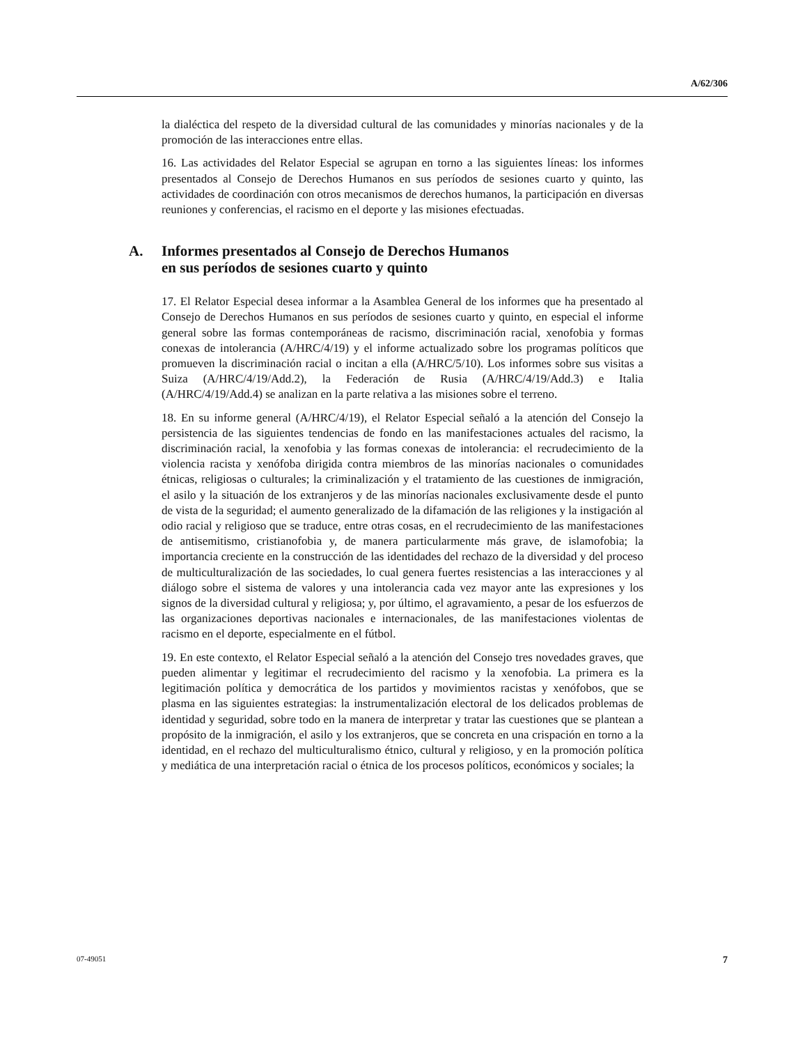A/62/306
la dialéctica del respeto de la diversidad cultural de las comunidades y minorías nacionales y de la promoción de las interacciones entre ellas.
16. Las actividades del Relator Especial se agrupan en torno a las siguientes líneas: los informes presentados al Consejo de Derechos Humanos en sus períodos de sesiones cuarto y quinto, las actividades de coordinación con otros mecanismos de derechos humanos, la participación en diversas reuniones y conferencias, el racismo en el deporte y las misiones efectuadas.
A. Informes presentados al Consejo de Derechos Humanos
en sus períodos de sesiones cuarto y quinto
17. El Relator Especial desea informar a la Asamblea General de los informes que ha presentado al Consejo de Derechos Humanos en sus períodos de sesiones cuarto y quinto, en especial el informe general sobre las formas contemporáneas de racismo, discriminación racial, xenofobia y formas conexas de intolerancia (A/HRC/4/19) y el informe actualizado sobre los programas políticos que promueven la discriminación racial o incitan a ella (A/HRC/5/10). Los informes sobre sus visitas a Suiza (A/HRC/4/19/Add.2), la Federación de Rusia (A/HRC/4/19/Add.3) e Italia (A/HRC/4/19/Add.4) se analizan en la parte relativa a las misiones sobre el terreno.
18. En su informe general (A/HRC/4/19), el Relator Especial señaló a la atención del Consejo la persistencia de las siguientes tendencias de fondo en las manifestaciones actuales del racismo, la discriminación racial, la xenofobia y las formas conexas de intolerancia: el recrudecimiento de la violencia racista y xenófoba dirigida contra miembros de las minorías nacionales o comunidades étnicas, religiosas o culturales; la criminalización y el tratamiento de las cuestiones de inmigración, el asilo y la situación de los extranjeros y de las minorías nacionales exclusivamente desde el punto de vista de la seguridad; el aumento generalizado de la difamación de las religiones y la instigación al odio racial y religioso que se traduce, entre otras cosas, en el recrudecimiento de las manifestaciones de antisemitismo, cristianofobia y, de manera particularmente más grave, de islamofobia; la importancia creciente en la construcción de las identidades del rechazo de la diversidad y del proceso de multiculturalización de las sociedades, lo cual genera fuertes resistencias a las interacciones y al diálogo sobre el sistema de valores y una intolerancia cada vez mayor ante las expresiones y los signos de la diversidad cultural y religiosa; y, por último, el agravamiento, a pesar de los esfuerzos de las organizaciones deportivas nacionales e internacionales, de las manifestaciones violentas de racismo en el deporte, especialmente en el fútbol.
19. En este contexto, el Relator Especial señaló a la atención del Consejo tres novedades graves, que pueden alimentar y legitimar el recrudecimiento del racismo y la xenofobia. La primera es la legitimación política y democrática de los partidos y movimientos racistas y xenófobos, que se plasma en las siguientes estrategias: la instrumentalización electoral de los delicados problemas de identidad y seguridad, sobre todo en la manera de interpretar y tratar las cuestiones que se plantean a propósito de la inmigración, el asilo y los extranjeros, que se concreta en una crispación en torno a la identidad, en el rechazo del multiculturalismo étnico, cultural y religioso, y en la promoción política y mediática de una interpretación racial o étnica de los procesos políticos, económicos y sociales; la
07-49051 7